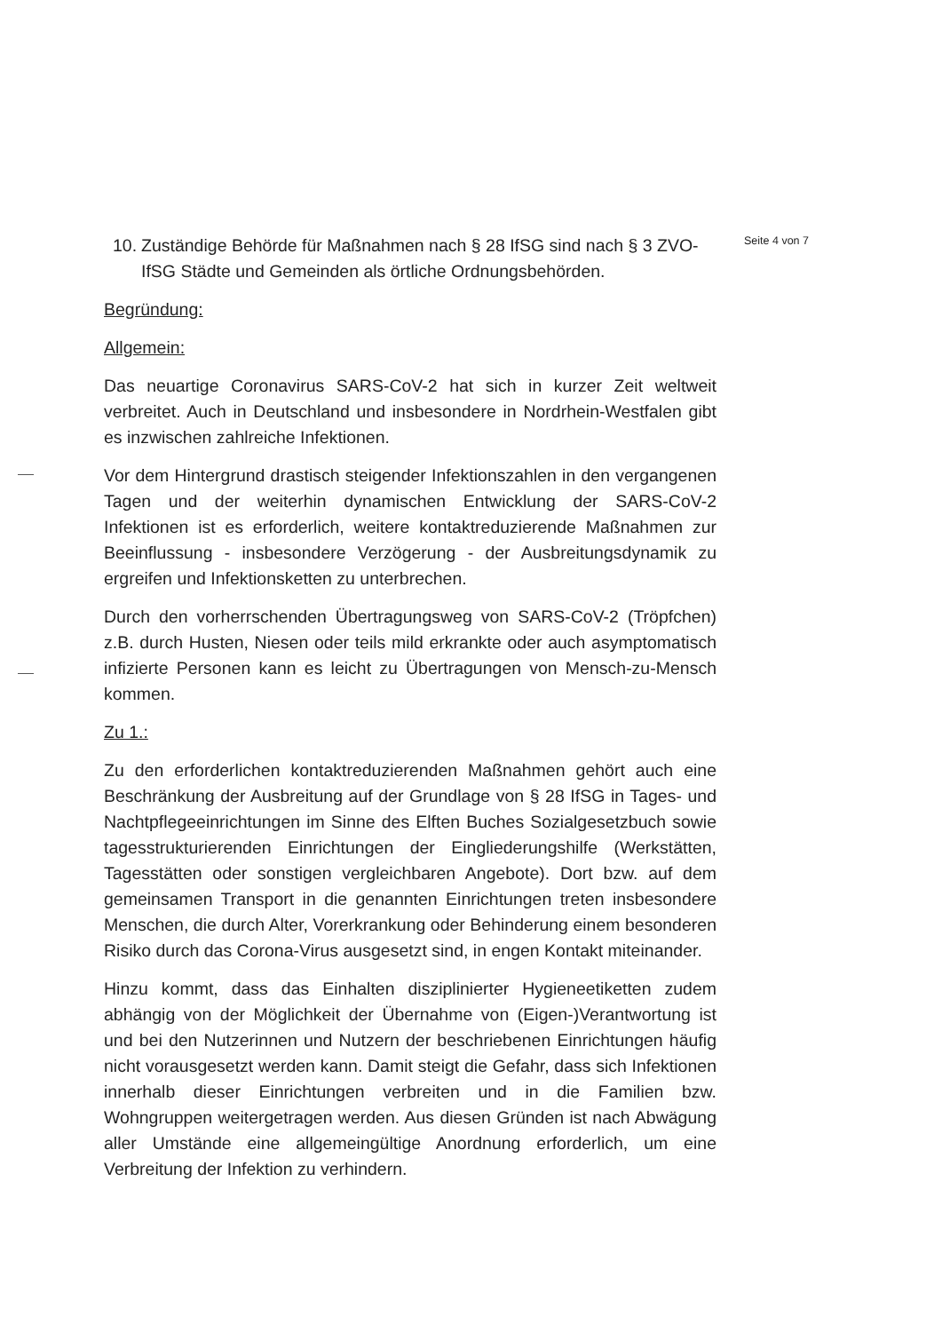Seite 4 von 7
10. Zuständige Behörde für Maßnahmen nach § 28 IfSG sind nach § 3 ZVO-IfSG Städte und Gemeinden als örtliche Ordnungsbehörden.
Begründung:
Allgemein:
Das neuartige Coronavirus SARS-CoV-2 hat sich in kurzer Zeit weltweit verbreitet. Auch in Deutschland und insbesondere in Nordrhein-Westfalen gibt es inzwischen zahlreiche Infektionen.
Vor dem Hintergrund drastisch steigender Infektionszahlen in den vergangenen Tagen und der weiterhin dynamischen Entwicklung der SARS-CoV-2 Infektionen ist es erforderlich, weitere kontaktreduzierende Maßnahmen zur Beeinflussung - insbesondere Verzögerung - der Ausbreitungsdynamik zu ergreifen und Infektionsketten zu unterbrechen.
Durch den vorherrschenden Übertragungsweg von SARS-CoV-2 (Tröpfchen) z.B. durch Husten, Niesen oder teils mild erkrankte oder auch asymptomatisch infizierte Personen kann es leicht zu Übertragungen von Mensch-zu-Mensch kommen.
Zu 1.:
Zu den erforderlichen kontaktreduzierenden Maßnahmen gehört auch eine Beschränkung der Ausbreitung auf der Grundlage von § 28 IfSG in Tages- und Nachtpflegeeinrichtungen im Sinne des Elften Buches Sozialgesetzbuch sowie tagesstrukturierenden Einrichtungen der Eingliederungshilfe (Werkstätten, Tagesstätten oder sonstigen vergleichbaren Angebote). Dort bzw. auf dem gemeinsamen Transport in die genannten Einrichtungen treten insbesondere Menschen, die durch Alter, Vorerkrankung oder Behinderung einem besonderen Risiko durch das Corona-Virus ausgesetzt sind, in engen Kontakt miteinander.
Hinzu kommt, dass das Einhalten disziplinierter Hygieneetiketten zudem abhängig von der Möglichkeit der Übernahme von (Eigen-)Verantwortung ist und bei den Nutzerinnen und Nutzern der beschriebenen Einrichtungen häufig nicht vorausgesetzt werden kann. Damit steigt die Gefahr, dass sich Infektionen innerhalb dieser Einrichtungen verbreiten und in die Familien bzw. Wohngruppen weitergetragen werden. Aus diesen Gründen ist nach Abwägung aller Umstände eine allgemeingültige Anordnung erforderlich, um eine Verbreitung der Infektion zu verhindern.